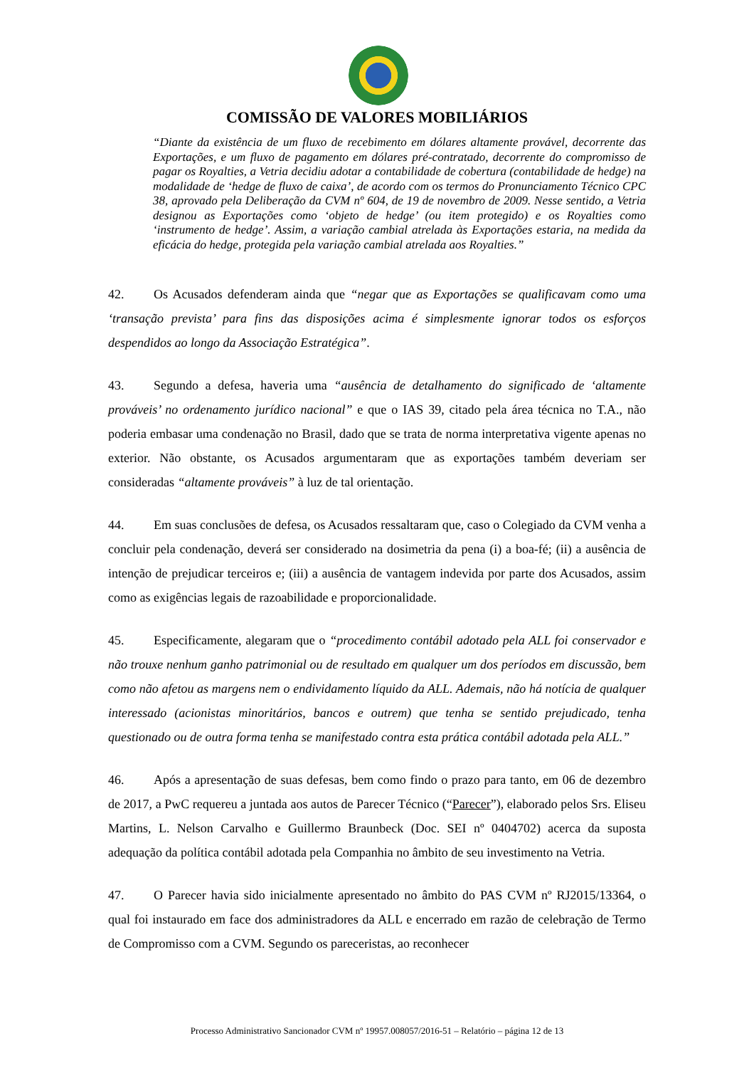COMISSÃO DE VALORES MOBILIÁRIOS
“Diante da existência de um fluxo de recebimento em dólares altamente provável, decorrente das Exportações, e um fluxo de pagamento em dólares pré-contratado, decorrente do compromisso de pagar os Royalties, a Vetria decidiu adotar a contabilidade de cobertura (contabilidade de hedge) na modalidade de ‘hedge de fluxo de caixa’, de acordo com os termos do Pronunciamento Técnico CPC 38, aprovado pela Deliberação da CVM nº 604, de 19 de novembro de 2009. Nesse sentido, a Vetria designou as Exportações como ‘objeto de hedge’ (ou item protegido) e os Royalties como ‘instrumento de hedge’. Assim, a variação cambial atrelada às Exportações estaria, na medida da eficácia do hedge, protegida pela variação cambial atrelada aos Royalties.”
42. Os Acusados defenderam ainda que “negar que as Exportações se qualificavam como uma ‘transação prevista’ para fins das disposições acima é simplesmente ignorar todos os esforços despendidos ao longo da Associação Estratégica”.
43. Segundo a defesa, haveria uma “ausência de detalhamento do significado de ‘altamente prováveis’ no ordenamento jurídico nacional” e que o IAS 39, citado pela área técnica no T.A., não poderia embasar uma condenação no Brasil, dado que se trata de norma interpretativa vigente apenas no exterior. Não obstante, os Acusados argumentaram que as exportações também deveriam ser consideradas “altamente prováveis” à luz de tal orientação.
44. Em suas conclusões de defesa, os Acusados ressaltaram que, caso o Colegiado da CVM venha a concluir pela condenação, deverá ser considerado na dosimetria da pena (i) a boa-fé; (ii) a ausência de intenção de prejudicar terceiros e; (iii) a ausência de vantagem indevida por parte dos Acusados, assim como as exigências legais de razoabilidade e proporcionalidade.
45. Especificamente, alegaram que o “procedimento contábil adotado pela ALL foi conservador e não trouxe nenhum ganho patrimonial ou de resultado em qualquer um dos períodos em discussão, bem como não afetou as margens nem o endividamento líquido da ALL. Ademais, não há notícia de qualquer interessado (acionistas minoritários, bancos e outrem) que tenha se sentido prejudicado, tenha questionado ou de outra forma tenha se manifestado contra esta prática contábil adotada pela ALL.”
46. Após a apresentação de suas defesas, bem como findo o prazo para tanto, em 06 de dezembro de 2017, a PwC requereu a juntada aos autos de Parecer Técnico (“Parecer”), elaborado pelos Srs. Eliseu Martins, L. Nelson Carvalho e Guillermo Braunbeck (Doc. SEI nº 0404702) acerca da suposta adequação da política contábil adotada pela Companhia no âmbito de seu investimento na Vetria.
47. O Parecer havia sido inicialmente apresentado no âmbito do PAS CVM nº RJ2015/13364, o qual foi instaurado em face dos administradores da ALL e encerrado em razão de celebração de Termo de Compromisso com a CVM. Segundo os pareceristas, ao reconhecer
Processo Administrativo Sancionador CVM nº 19957.008057/2016-51 – Relatório – página 12 de 13